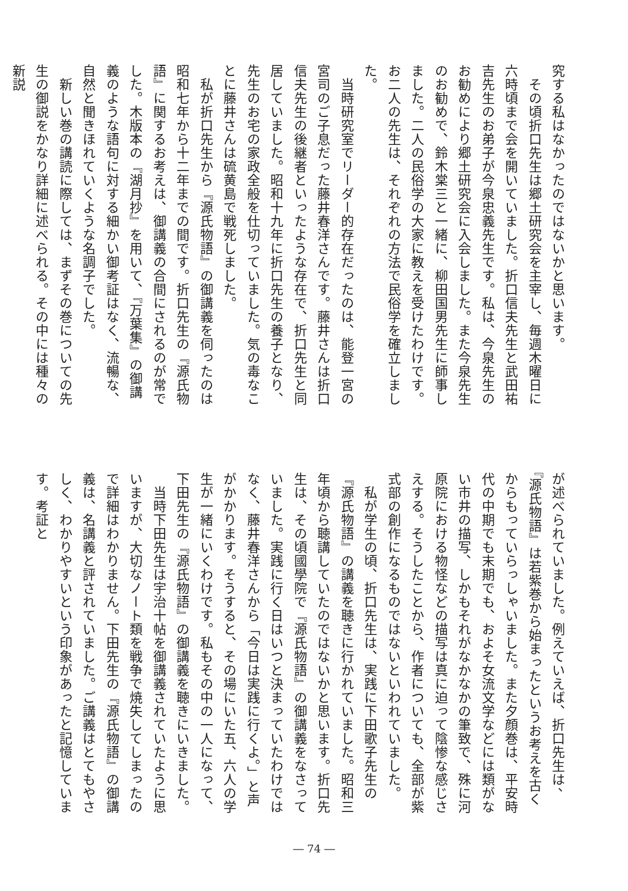究する私はなかったのではないかと思います。
　その頃折口先生は郷土研究会を主宰し、毎週木曜日に六時頃まで会を開いていました。折口信夫先生と武田祐吉先生のお弟子が今泉忠義先生です。私は、今泉先生のお勧めにより郷土研究会に入会しました。また今泉先生のお勧めで、鈴木棠三と一緒に、柳田国男先生に師事しました。二人の民俗学の大家に教えを受けたわけです。お二人の先生は、それぞれの方法で民俗学を確立しました。
　当時研究室でリーダー的存在だったのは、能登一宮の宮司のご子息だった藤井春洋さんです。藤井さんは折口信夫先生の後継者といったような存在で、折口先生と同居していました。昭和十九年に折口先生の養子となり、先生のお宅の家政全般を仕切っていました。気の毒なことに藤井さんは硫黄島で戦死しました。
　私が折口先生から『源氏物語』の御講義を伺ったのは昭和七年から十二年までの間です。折口先生の『源氏物語』に関するお考えは、御講義の合間にされるのが常でした。木版本の『湖月抄』を用いて、『万葉集』の御講義のような語句に対する細かい御考証はなく、流暢な、自然と聞きほれていくような名調子でした。
　新しい巻の講読に際しては、まずその巻についての先生の御説をかなり詳細に述べられる。その中には種々の新説
が述べられていました。例えていえば、折口先生は、『源氏物語』は若紫巻から始まったというお考えを古くからもっていらっしゃいました。また夕顔巻は、平安時代の中期でも末期でも、およそ女流文学などには類がない市井の描写、しかもそれがなかなかの筆致で、殊に河原院における物怪などの描写は真に迫って陰惨な感じさえする。そうしたことから、作者についても、全部が紫式部の創作になるものではないといわれていました。
　私が学生の頃、折口先生は、実践に下田歌子先生の『源氏物語』の講義を聴きに行かれていました。昭和三年頃から聴講していたのではないかと思います。折口先生は、その頃國學院で『源氏物語』の御講義をなさっていました。実践に行く日はいつと決まっていたわけではなく、藤井春洋さんから「今日は実践に行くよ。」と声がかかります。そうすると、その場にいた五、六人の学生が一緒にいくわけです。私もその中の一人になって、下田先生の『源氏物語』の御講義を聴きにいきました。
　当時下田先生は宇治十帖を御講義されていたように思いますが、大切なノート類を戦争で焼失してしまったので詳細はわかりません。下田先生の『源氏物語』の御講義は、名講義と評されていました。ご講義はとてもやさしく、わかりやすいという印象があったと記憶しています。考証と
― 74 ―